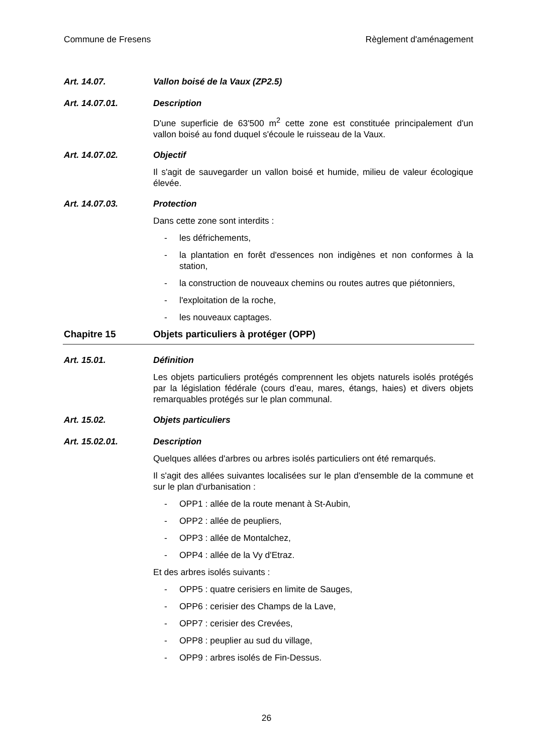Commune de Fresens Règlement d'aménagement
Art. 14.07. Vallon boisé de la Vaux (ZP2.5)
Art. 14.07.01. Description
D'une superficie de 63'500 m<sup>2</sup> cette zone est constituée principalement d'un vallon boisé au fond duquel s'écoule le ruisseau de la Vaux.
Art. 14.07.02. Objectif
Il s'agit de sauvegarder un vallon boisé et humide, milieu de valeur écologique élevée.
Art. 14.07.03. Protection
Dans cette zone sont interdits :
- les défrichements,
- la plantation en forêt d'essences non indigènes et non conformes à la station,
- la construction de nouveaux chemins ou routes autres que piétonniers,
- l'exploitation de la roche,
- les nouveaux captages.
Chapitre 15 Objets particuliers à protéger (OPP)
Art. 15.01. Définition
Les objets particuliers protégés comprennent les objets naturels isolés protégés par la législation fédérale (cours d’eau, mares, étangs, haies) et divers objets remarquables protégés sur le plan communal.
Art. 15.02. Objets particuliers
Art. 15.02.01. Description
Quelques allées d'arbres ou arbres isolés particuliers ont été remarqués.
Il s'agit des allées suivantes localisées sur le plan d'ensemble de la commune et sur le plan d'urbanisation :
- OPP1 : allée de la route menant à St-Aubin,
- OPP2 : allée de peupliers,
- OPP3 : allée de Montalchez,
- OPP4 : allée de la Vy d'Etraz.
Et des arbres isolés suivants :
- OPP5 : quatre cerisiers en limite de Sauges,
- OPP6 : cerisier des Champs de la Lave,
- OPP7 : cerisier des Crevées,
- OPP8 : peuplier au sud du village,
- OPP9 : arbres isolés de Fin-Dessus.
26